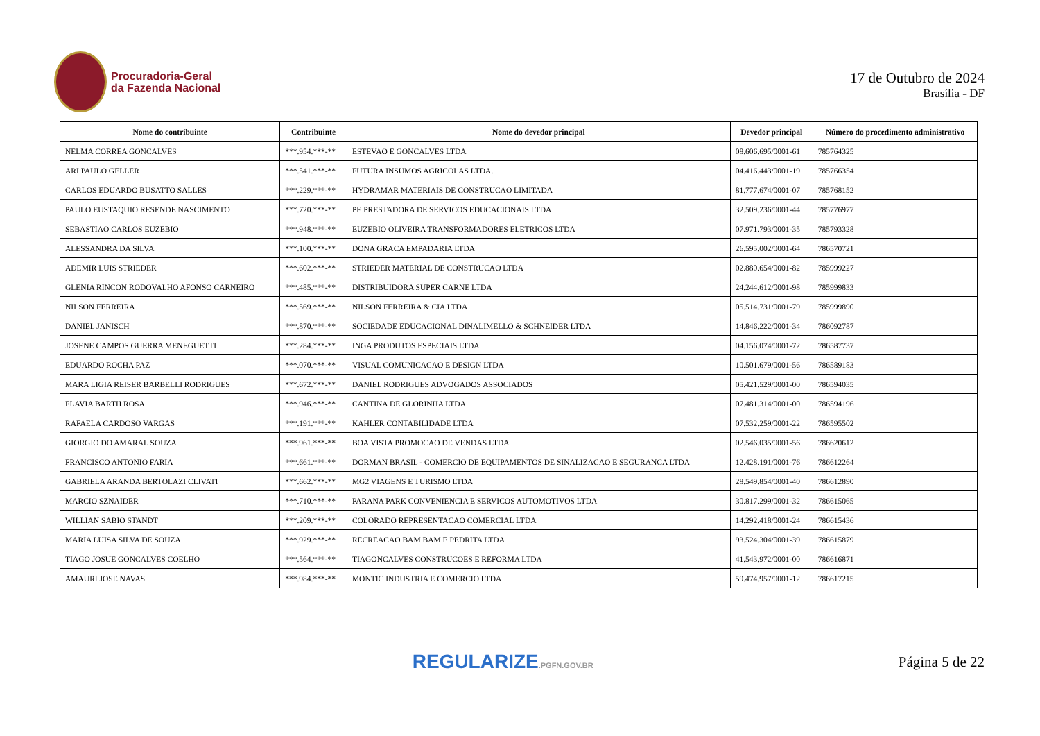Procuradoria-Geral
da Fazenda Nacional
17 de Outubro de 2024
Brasília - DF
| Nome do contribuinte | Contribuinte | Nome do devedor principal | Devedor principal | Número do procedimento administrativo |
| --- | --- | --- | --- | --- |
| NELMA CORREA GONCALVES | ***.954.***-** | ESTEVAO E GONCALVES LTDA | 08.606.695/0001-61 | 785764325 |
| ARI PAULO GELLER | ***.541.***-** | FUTURA INSUMOS AGRICOLAS LTDA. | 04.416.443/0001-19 | 785766354 |
| CARLOS EDUARDO BUSATTO SALLES | ***.229.***-** | HYDRAMAR MATERIAIS DE CONSTRUCAO LIMITADA | 81.777.674/0001-07 | 785768152 |
| PAULO EUSTAQUIO RESENDE NASCIMENTO | ***.720.***-** | PE PRESTADORA DE SERVICOS EDUCACIONAIS LTDA | 32.509.236/0001-44 | 785776977 |
| SEBASTIAO CARLOS EUZEBIO | ***.948.***-** | EUZEBIO OLIVEIRA TRANSFORMADORES ELETRICOS LTDA | 07.971.793/0001-35 | 785793328 |
| ALESSANDRA DA SILVA | ***.100.***-** | DONA GRACA EMPADARIA LTDA | 26.595.002/0001-64 | 786570721 |
| ADEMIR LUIS STRIEDER | ***.602.***-** | STRIEDER MATERIAL DE CONSTRUCAO LTDA | 02.880.654/0001-82 | 785999227 |
| GLENIA RINCON RODOVALHO AFONSO CARNEIRO | ***.485.***-** | DISTRIBUIDORA SUPER CARNE LTDA | 24.244.612/0001-98 | 785999833 |
| NILSON FERREIRA | ***.569.***-** | NILSON FERREIRA & CIA LTDA | 05.514.731/0001-79 | 785999890 |
| DANIEL JANISCH | ***.870.***-** | SOCIEDADE EDUCACIONAL DINALIMELLO & SCHNEIDER LTDA | 14.846.222/0001-34 | 786092787 |
| JOSENE CAMPOS GUERRA MENEGUETTI | ***.284.***-** | INGA PRODUTOS ESPECIAIS LTDA | 04.156.074/0001-72 | 786587737 |
| EDUARDO ROCHA PAZ | ***.070.***-** | VISUAL COMUNICACAO E DESIGN LTDA | 10.501.679/0001-56 | 786589183 |
| MARA LIGIA REISER BARBELLI RODRIGUES | ***.672.***-** | DANIEL RODRIGUES ADVOGADOS ASSOCIADOS | 05.421.529/0001-00 | 786594035 |
| FLAVIA BARTH ROSA | ***.946.***-** | CANTINA DE GLORINHA LTDA. | 07.481.314/0001-00 | 786594196 |
| RAFAELA CARDOSO VARGAS | ***.191.***-** | KAHLER CONTABILIDADE LTDA | 07.532.259/0001-22 | 786595502 |
| GIORGIO DO AMARAL SOUZA | ***.961.***-** | BOA VISTA PROMOCAO DE VENDAS LTDA | 02.546.035/0001-56 | 786620612 |
| FRANCISCO ANTONIO FARIA | ***.661.***-** | DORMAN BRASIL - COMERCIO DE EQUIPAMENTOS DE SINALIZACAO E SEGURANCA LTDA | 12.428.191/0001-76 | 786612264 |
| GABRIELA ARANDA BERTOLAZI CLIVATI | ***.662.***-** | MG2 VIAGENS E TURISMO LTDA | 28.549.854/0001-40 | 786612890 |
| MARCIO SZNAIDER | ***.710.***-** | PARANA PARK CONVENIENCIA E SERVICOS AUTOMOTIVOS LTDA | 30.817.299/0001-32 | 786615065 |
| WILLIAN SABIO STANDT | ***.209.***-** | COLORADO REPRESENTACAO COMERCIAL LTDA | 14.292.418/0001-24 | 786615436 |
| MARIA LUISA SILVA DE SOUZA | ***.929.***-** | RECREACAO BAM BAM E PEDRITA LTDA | 93.524.304/0001-39 | 786615879 |
| TIAGO JOSUE GONCALVES COELHO | ***.564.***-** | TIAGONCALVES CONSTRUCOES E REFORMA LTDA | 41.543.972/0001-00 | 786616871 |
| AMAURI JOSE NAVAS | ***.984.***-** | MONTIC INDUSTRIA E COMERCIO LTDA | 59.474.957/0001-12 | 786617215 |
REGULARIZE.PGFN.GOV.BR
Página 5 de 22